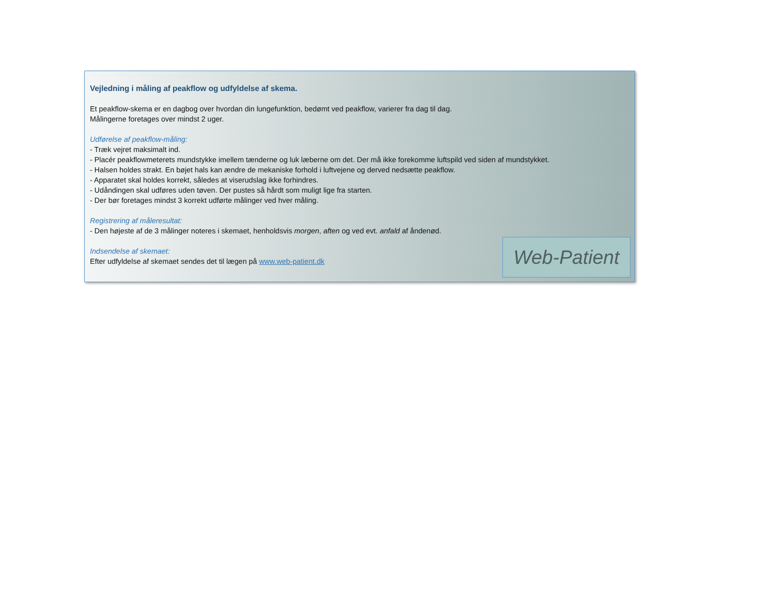Vejledning i måling af peakflow og udfyldelse af skema.
Et peakflow-skema er en dagbog over hvordan din lungefunktion, bedømt ved peakflow, varierer fra dag til dag.
Målingerne foretages over mindst 2 uger.
Udførelse af peakflow-måling:
- Træk vejret maksimalt ind.
- Placér peakflowmeterets mundstykke imellem tænderne og luk læberne om det. Der må ikke forekomme luftspild ved siden af mundstykket.
- Halsen holdes strakt. En bøjet hals kan ændre de mekaniske forhold i luftvejene og derved nedsætte peakflow.
- Apparatet skal holdes korrekt, således at viserudslag ikke forhindres.
- Udåndingen skal udføres uden tøven. Der pustes så hårdt som muligt lige fra starten.
- Der bør foretages mindst 3 korrekt udførte målinger ved hver måling.
Registrering af måleresultat:
- Den højeste af de 3 målinger noteres i skemaet, henholdsvis morgen, aften og ved evt. anfald af åndenød.
Indsendelse af skemaet:
Efter udfyldelse af skemaet sendes det til lægen på www.web-patient.dk
Web-Patient